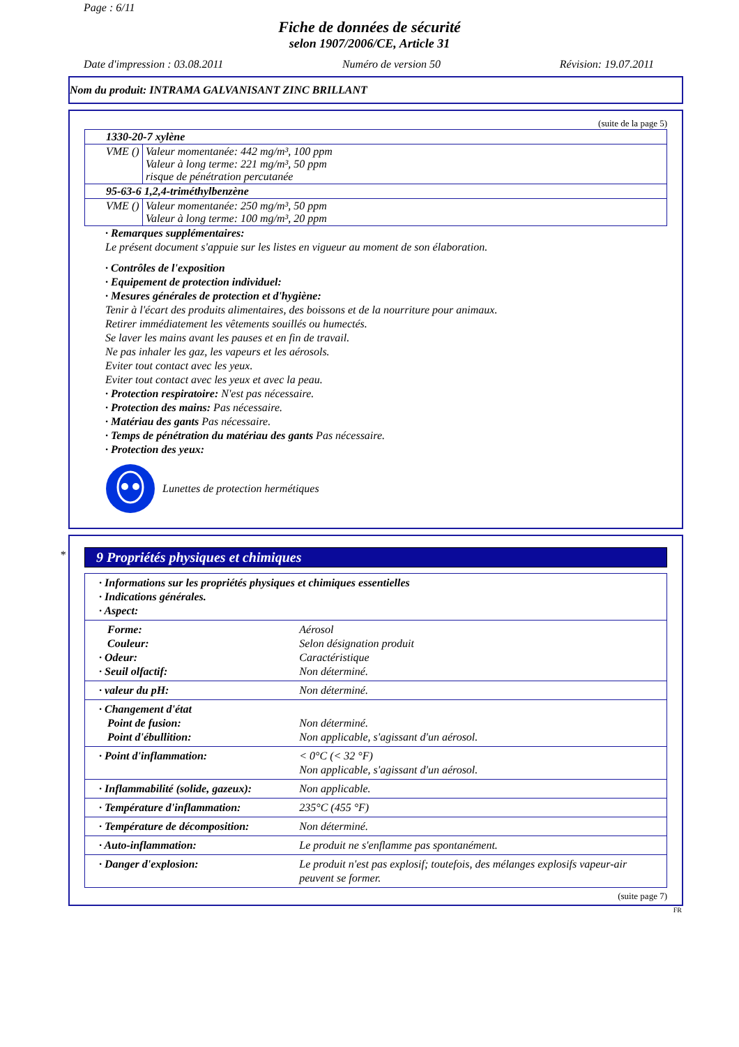Page : 6/11
Fiche de données de sécurité
selon 1907/2006/CE, Article 31
Date d'impression : 03.08.2011 Numéro de version 50 Révision: 19.07.2011
Nom du produit: INTRAMA GALVANISANT ZINC BRILLANT
(suite de la page 5)
| 1330-20-7 xylène | |
| VME () | Valeur momentanée: 442 mg/m³, 100 ppm Valeur à long terme: 221 mg/m³, 50 ppm risque de pénétration percutanée |
| 95-63-6 1,2,4-triméthylbenzène | |
| VME () | Valeur momentanée: 250 mg/m³, 50 ppm Valeur à long terme: 100 mg/m³, 20 ppm |
· Remarques supplémentaires:
Le présent document s'appuie sur les listes en vigueur au moment de son élaboration.
· Contrôles de l'exposition
· Equipement de protection individuel:
· Mesures générales de protection et d'hygiène:
Tenir à l'écart des produits alimentaires, des boissons et de la nourriture pour animaux.
Retirer immédiatement les vêtements souillés ou humectés.
Se laver les mains avant les pauses et en fin de travail.
Ne pas inhaler les gaz, les vapeurs et les aérosols.
Eviter tout contact avec les yeux.
Eviter tout contact avec les yeux et avec la peau.
· Protection respiratoire: N'est pas nécessaire.
· Protection des mains: Pas nécessaire.
· Matériau des gants Pas nécessaire.
· Temps de pénétration du matériau des gants Pas nécessaire.
· Protection des yeux:
Lunettes de protection hermétiques
*
9 Propriétés physiques et chimiques
| · Informations sur les propriétés physiques et chimiques essentielles · Indications générales. · Aspect: | |
| Forme: Couleur: · Odeur: · Seuil olfactif: | Aérosol Selon désignation produit Caractéristique Non déterminé. |
| · valeur du pH: | Non déterminé. |
| · Changement d'état Point de fusion: Point d'ébullition: | Non déterminé. Non applicable, s'agissant d'un aérosol. |
| · Point d'inflammation: | < 0°C (< 32 °F) Non applicable, s'agissant d'un aérosol. |
| · Inflammabilité (solide, gazeux): | Non applicable. |
| · Température d'inflammation: | 235°C (455 °F) |
| · Température de décomposition: | Non déterminé. |
| · Auto-inflammation: | Le produit ne s'enflamme pas spontanément. |
| · Danger d'explosion: | Le produit n'est pas explosif; toutefois, des mélanges explosifs vapeur-air peuvent se former. |
(suite page 7)
FR